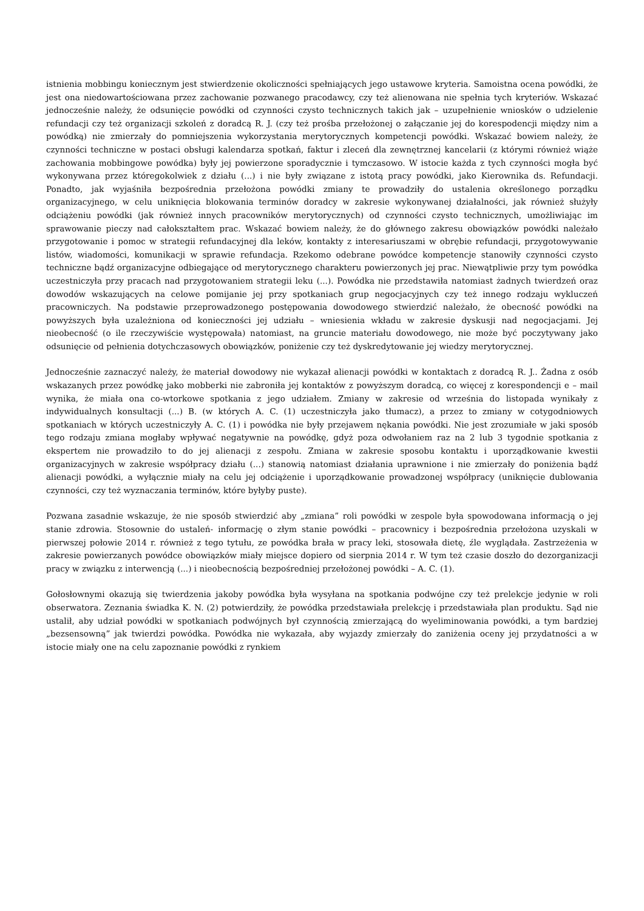istnienia mobbingu koniecznym jest stwierdzenie okoliczności spełniających jego ustawowe kryteria. Samoistna ocena powódki, że jest ona niedowartościowana przez zachowanie pozwanego pracodawcy, czy też alienowana nie spełnia tych kryteriów. Wskazać jednocześnie należy, że odsunięcie powódki od czynności czysto technicznych takich jak – uzupełnienie wniosków o udzielenie refundacji czy też organizacji szkoleń z doradcą R. J. (czy też prośba przełożonej o załączanie jej do korespodencji między nim a powódką) nie zmierzały do pomniejszenia wykorzystania merytorycznych kompetencji powódki. Wskazać bowiem należy, że czynności techniczne w postaci obsługi kalendarza spotkań, faktur i zleceń dla zewnętrznej kancelarii (z którymi również wiąże zachowania mobbingowe powódka) były jej powierzone sporadycznie i tymczasowo. W istocie każda z tych czynności mogła być wykonywana przez któregokolwiek z działu (...) i nie były związane z istotą pracy powódki, jako Kierownika ds. Refundacji. Ponadto, jak wyjaśniła bezpośrednia przełożona powódki zmiany te prowadziły do ustalenia określonego porządku organizacyjnego, w celu uniknięcia blokowania terminów doradcy w zakresie wykonywanej działalności, jak również służyły odciążeniu powódki (jak również innych pracowników merytorycznych) od czynności czysto technicznych, umożliwiając im sprawowanie pieczy nad całokształtem prac. Wskazać bowiem należy, że do głównego zakresu obowiązków powódki należało przygotowanie i pomoc w strategii refundacyjnej dla leków, kontakty z interesariuszami w obrębie refundacji, przygotowywanie listów, wiadomości, komunikacji w sprawie refundacja. Rzekomo odebrane powódce kompetencje stanowiły czynności czysto techniczne bądź organizacyjne odbiegające od merytorycznego charakteru powierzonych jej prac. Niewątpliwie przy tym powódka uczestniczyła przy pracach nad przygotowaniem strategii leku (...). Powódka nie przedstawiła natomiast żadnych twierdzeń oraz dowodów wskazujących na celowe pomijanie jej przy spotkaniach grup negocjacyjnych czy też innego rodzaju wykluczeń pracowniczych. Na podstawie przeprowadzonego postępowania dowodowego stwierdzić należało, że obecność powódki na powyższych była uzależniona od konieczności jej udziału – wniesienia wkładu w zakresie dyskusji nad negocjacjami. Jej nieobecność (o ile rzeczywiście występowała) natomiast, na gruncie materiału dowodowego, nie może być poczytywany jako odsunięcie od pełnienia dotychczasowych obowiązków, poniżenie czy też dyskredytowanie jej wiedzy merytorycznej.
Jednocześnie zaznaczyć należy, że materiał dowodowy nie wykazał alienacji powódki w kontaktach z doradcą R. J.. Żadna z osób wskazanych przez powódkę jako mobberki nie zabroniła jej kontaktów z powyższym doradcą, co więcej z korespondencji e – mail wynika, że miała ona co-wtorkowe spotkania z jego udziałem. Zmiany w zakresie od września do listopada wynikały z indywidualnych konsultacji (...) B. (w których A. C. (1) uczestniczyła jako tłumacz), a przez to zmiany w cotygodniowych spotkaniach w których uczestniczyły A. C. (1) i powódka nie były przejawem nękania powódki. Nie jest zrozumiałe w jaki sposób tego rodzaju zmiana mogłaby wpływać negatywnie na powódkę, gdyż poza odwołaniem raz na 2 lub 3 tygodnie spotkania z ekspertem nie prowadziło to do jej alienacji z zespołu. Zmiana w zakresie sposobu kontaktu i uporządkowanie kwestii organizacyjnych w zakresie współpracy działu (...) stanowią natomiast działania uprawnione i nie zmierzały do poniżenia bądź alienacji powódki, a wyłącznie miały na celu jej odciążenie i uporządkowanie prowadzonej współpracy (uniknięcie dublowania czynności, czy też wyznaczania terminów, które byłyby puste).
Pozwana zasadnie wskazuje, że nie sposób stwierdzić aby „zmiana” roli powódki w zespole była spowodowana informacją o jej stanie zdrowia. Stosownie do ustaleń- informację o złym stanie powódki – pracownicy i bezpośrednia przełożona uzyskali w pierwszej połowie 2014 r. również z tego tytułu, ze powódka brała w pracy leki, stosowała dietę, źle wyglądała. Zastrzeżenia w zakresie powierzanych powódce obowiązków miały miejsce dopiero od sierpnia 2014 r. W tym też czasie doszło do dezorganizacji pracy w związku z interwencją (...) i nieobecnością bezpośredniej przełożonej powódki – A. C. (1).
Gołosłownymi okazują się twierdzenia jakoby powódka była wysyłana na spotkania podwójne czy też prelekcje jedynie w roli obserwatora. Zeznania świadka K. N. (2) potwierdziły, że powódka przedstawiała prelekcję i przedstawiała plan produktu. Sąd nie ustalił, aby udział powódki w spotkaniach podwójnych był czynnością zmierzającą do wyeliminowania powódki, a tym bardziej „bezsensowną” jak twierdzi powódka. Powódka nie wykazała, aby wyjazdy zmierzały do zaniżenia oceny jej przydatności a w istocie miały one na celu zapoznanie powódki z rynkiem